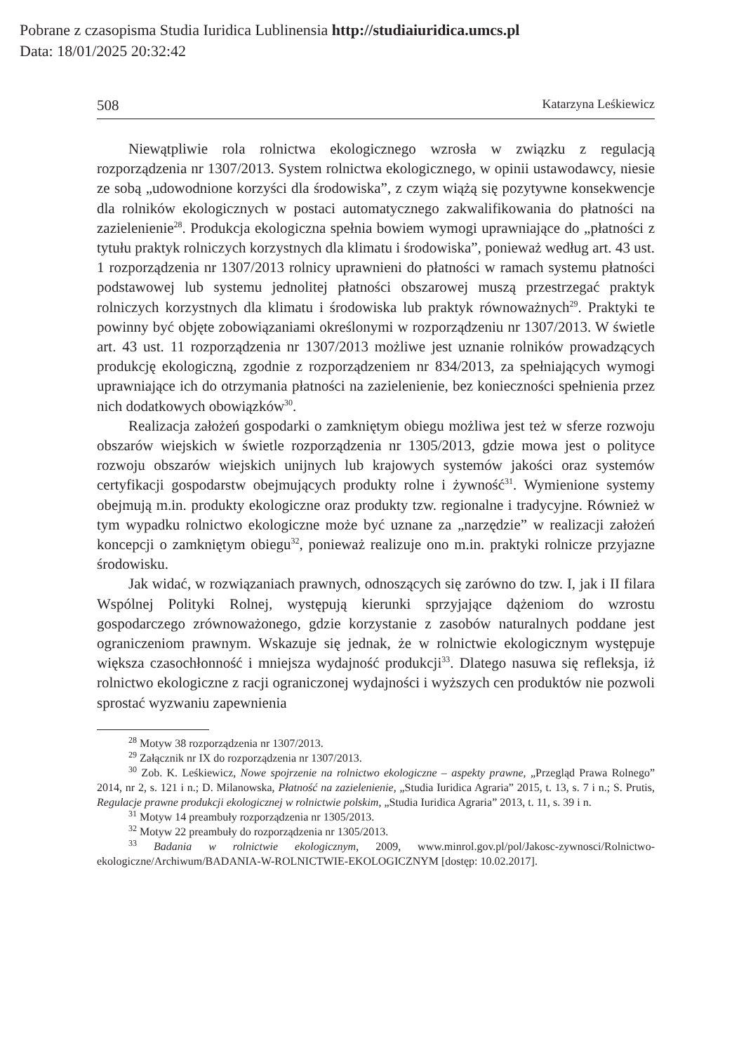Pobrane z czasopisma Studia Iuridica Lublinensia http://studiaiuridica.umcs.pl
Data: 18/01/2025 20:32:42
508 Katarzyna Leśkiewicz
Niewątpliwie rola rolnictwa ekologicznego wzrosła w związku z regulacją rozporządzenia nr 1307/2013. System rolnictwa ekologicznego, w opinii ustawodawcy, niesie ze sobą „udowodnione korzyści dla środowiska”, z czym wiążą się pozytywne konsekwencje dla rolników ekologicznych w postaci automatycznego zakwalifikowania do płatności na zazielenienie<sup>28</sup>. Produkcja ekologiczna spełnia bowiem wymogi uprawniające do „płatności z tytułu praktyk rolniczych korzystnych dla klimatu i środowiska”, ponieważ według art. 43 ust. 1 rozporządzenia nr 1307/2013 rolnicy uprawnieni do płatności w ramach systemu płatności podstawowej lub systemu jednolitej płatności obszarowej muszą przestrzegać praktyk rolniczych korzystnych dla klimatu i środowiska lub praktyk równoważnych<sup>29</sup>. Praktyki te powinny być objęte zobowiązaniami określonymi w rozporządzeniu nr 1307/2013. W świetle art. 43 ust. 11 rozporządzenia nr 1307/2013 możliwe jest uznanie rolników prowadzących produkcję ekologiczną, zgodnie z rozporządzeniem nr 834/2013, za spełniających wymogi uprawniające ich do otrzymania płatności na zazielenienie, bez konieczności spełnienia przez nich dodatkowych obowiązków<sup>30</sup>.
Realizacja założeń gospodarki o zamkniętym obiegu możliwa jest też w sferze rozwoju obszarów wiejskich w świetle rozporządzenia nr 1305/2013, gdzie mowa jest o polityce rozwoju obszarów wiejskich unijnych lub krajowych systemów jakości oraz systemów certyfikacji gospodarstw obejmujących produkty rolne i żywność<sup>31</sup>. Wymienione systemy obejmują m.in. produkty ekologiczne oraz produkty tzw. regionalne i tradycyjne. Również w tym wypadku rolnictwo ekologiczne może być uznane za „narzędzie” w realizacji założeń koncepcji o zamkniętym obiegu<sup>32</sup>, ponieważ realizuje ono m.in. praktyki rolnicze przyjazne środowisku.
Jak widać, w rozwiązaniach prawnych, odnoszących się zarówno do tzw. I, jak i II filara Wspólnej Polityki Rolnej, występują kierunki sprzyjające dążeniom do wzrostu gospodarczego zrównoważonego, gdzie korzystanie z zasobów naturalnych poddane jest ograniczeniom prawnym. Wskazuje się jednak, że w rolnictwie ekologicznym występuje większa czasochłonność i mniejsza wydajność produkcji<sup>33</sup>. Dlatego nasuwa się refleksja, iż rolnictwo ekologiczne z racji ograniczonej wydajności i wyższych cen produktów nie pozwoli sprostać wyzwaniu zapewnienia
<sup>28</sup> Motyw 38 rozporządzenia nr 1307/2013.
<sup>29</sup> Załącznik nr IX do rozporządzenia nr 1307/2013.
<sup>30</sup> Zob. K. Leśkiewicz, Nowe spojrzenie na rolnictwo ekologiczne – aspekty prawne, „Przegląd Prawa Rolnego” 2014, nr 2, s. 121 i n.; D. Milanowska, Płatność na zazielenienie, „Studia Iuridica Agraria” 2015, t. 13, s. 7 i n.; S. Prutis, Regulacje prawne produkcji ekologicznej w rolnictwie polskim, „Studia Iuridica Agraria” 2013, t. 11, s. 39 i n.
<sup>31</sup> Motyw 14 preambuły rozporządzenia nr 1305/2013.
<sup>32</sup> Motyw 22 preambuły do rozporządzenia nr 1305/2013.
<sup>33</sup> Badania w rolnictwie ekologicznym, 2009, www.minrol.gov.pl/pol/Jakosc-zywnosci/Rolnictwo-ekologiczne/Archiwum/BADANIA-W-ROLNICTWIE-EKOLOGICZNYM [dostęp: 10.02.2017].